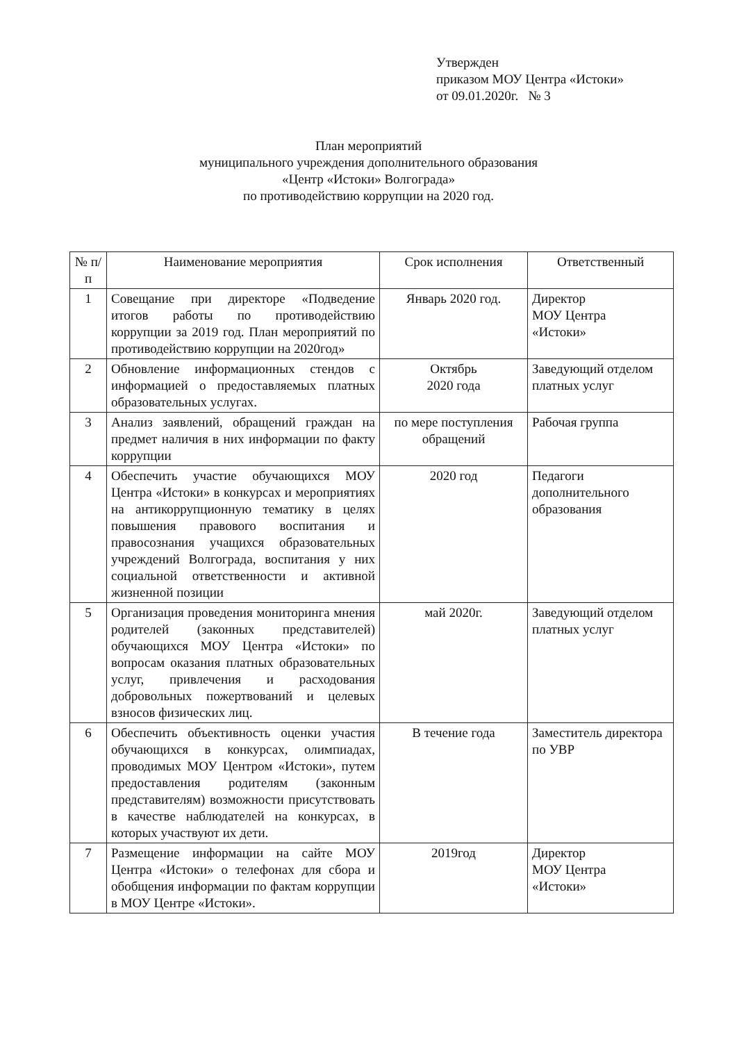Утвержден
приказом МОУ Центра «Истоки»
от 09.01.2020г. № 3
План мероприятий
муниципального учреждения дополнительного образования
«Центр «Истоки» Волгограда»
по противодействию коррупции на 2020 год.
| № п/п | Наименование мероприятия | Срок исполнения | Ответственный |
| --- | --- | --- | --- |
| 1 | Совещание при директоре «Подведение итогов работы по противодействию коррупции за 2019 год. План мероприятий по противодействию коррупции на 2020год» | Январь 2020 год. | Директор МОУ Центра «Истоки» |
| 2 | Обновление информационных стендов с информацией о предоставляемых платных образовательных услугах. | Октябрь 2020 года | Заведующий отделом платных услуг |
| 3 | Анализ заявлений, обращений граждан на предмет наличия в них информации по факту коррупции | по мере поступления обращений | Рабочая группа |
| 4 | Обеспечить участие обучающихся МОУ Центра «Истоки» в конкурсах и мероприятиях на антикоррупционную тематику в целях повышения правового воспитания и правосознания учащихся образовательных учреждений Волгограда, воспитания у них социальной ответственности и активной жизненной позиции | 2020 год | Педагоги дополнительного образования |
| 5 | Организация проведения мониторинга мнения родителей (законных представителей) обучающихся МОУ Центра «Истоки» по вопросам оказания платных образовательных услуг, привлечения и расходования добровольных пожертвований и целевых взносов физических лиц. | май 2020г. | Заведующий отделом платных услуг |
| 6 | Обеспечить объективность оценки участия обучающихся в конкурсах, олимпиадах, проводимых МОУ Центром «Истоки», путем предоставления родителям (законным представителям) возможности присутствовать в качестве наблюдателей на конкурсах, в которых участвуют их дети. | В течение года | Заместитель директора по УВР |
| 7 | Размещение информации на сайте МОУ Центра «Истоки» о телефонах для сбора и обобщения информации по фактам коррупции в МОУ Центре «Истоки». | 2019год | Директор МОУ Центра «Истоки» |